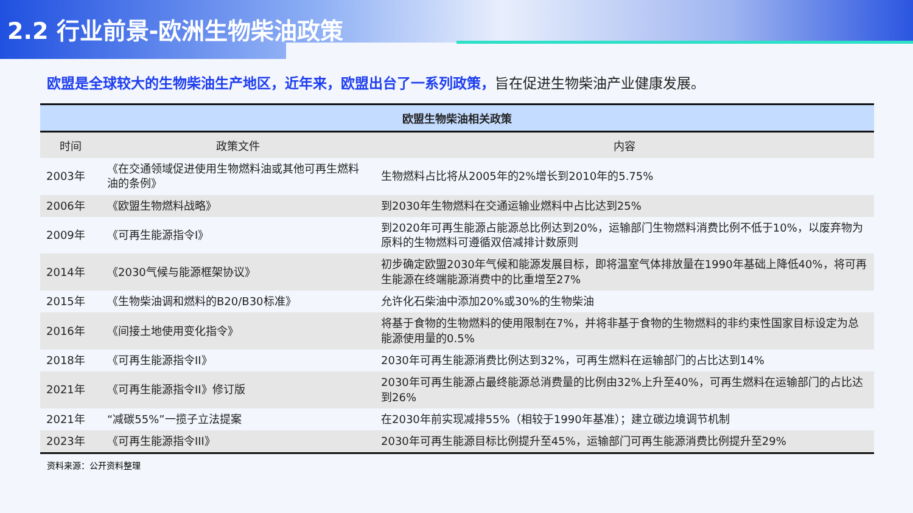2.2 行业前景-欧洲生物柴油政策
欧盟是全球较大的生物柴油生产地区，近年来，欧盟出台了一系列政策，旨在促进生物柴油产业健康发展。
欧盟生物柴油相关政策
| 时间 | 政策文件 | 内容 |
| --- | --- | --- |
| 2003年 | 《在交通领域促进使用生物燃料油或其他可再生燃料油的条例》 | 生物燃料占比将从2005年的2%增长到2010年的5.75% |
| 2006年 | 《欧盟生物燃料战略》 | 到2030年生物燃料在交通运输业燃料中占比达到25% |
| 2009年 | 《可再生能源指令I》 | 到2020年可再生能源占能源总比例达到20%，运输部门生物燃料消费比例不低于10%，以废弃物为原料的生物燃料可遵循双倍减排计数原则 |
| 2014年 | 《2030气候与能源框架协议》 | 初步确定欧盟2030年气候和能源发展目标，即将温室气体排放量在1990年基础上降低40%，将可再生能源在终端能源消费中的比重增至27% |
| 2015年 | 《生物柴油调和燃料的B20/B30标准》 | 允许化石柴油中添加20%或30%的生物柴油 |
| 2016年 | 《间接土地使用变化指令》 | 将基于食物的生物燃料的使用限制在7%，并将非基于食物的生物燃料的非约束性国家目标设定为总能源使用量的0.5% |
| 2018年 | 《可再生能源指令II》 | 2030年可再生能源消费比例达到32%，可再生燃料在运输部门的占比达到14% |
| 2021年 | 《可再生能源指令II》修订版 | 2030年可再生能源占最终能源总消费量的比例由32%上升至40%，可再生燃料在运输部门的占比达到26% |
| 2021年 | “减碳55%”一揽子立法提案 | 在2030年前实现减排55%（相较于1990年基准）；建立碳边境调节机制 |
| 2023年 | 《可再生能源指令III》 | 2030年可再生能源目标比例提升至45%，运输部门可再生能源消费比例提升至29% |
资料来源：公开资料整理